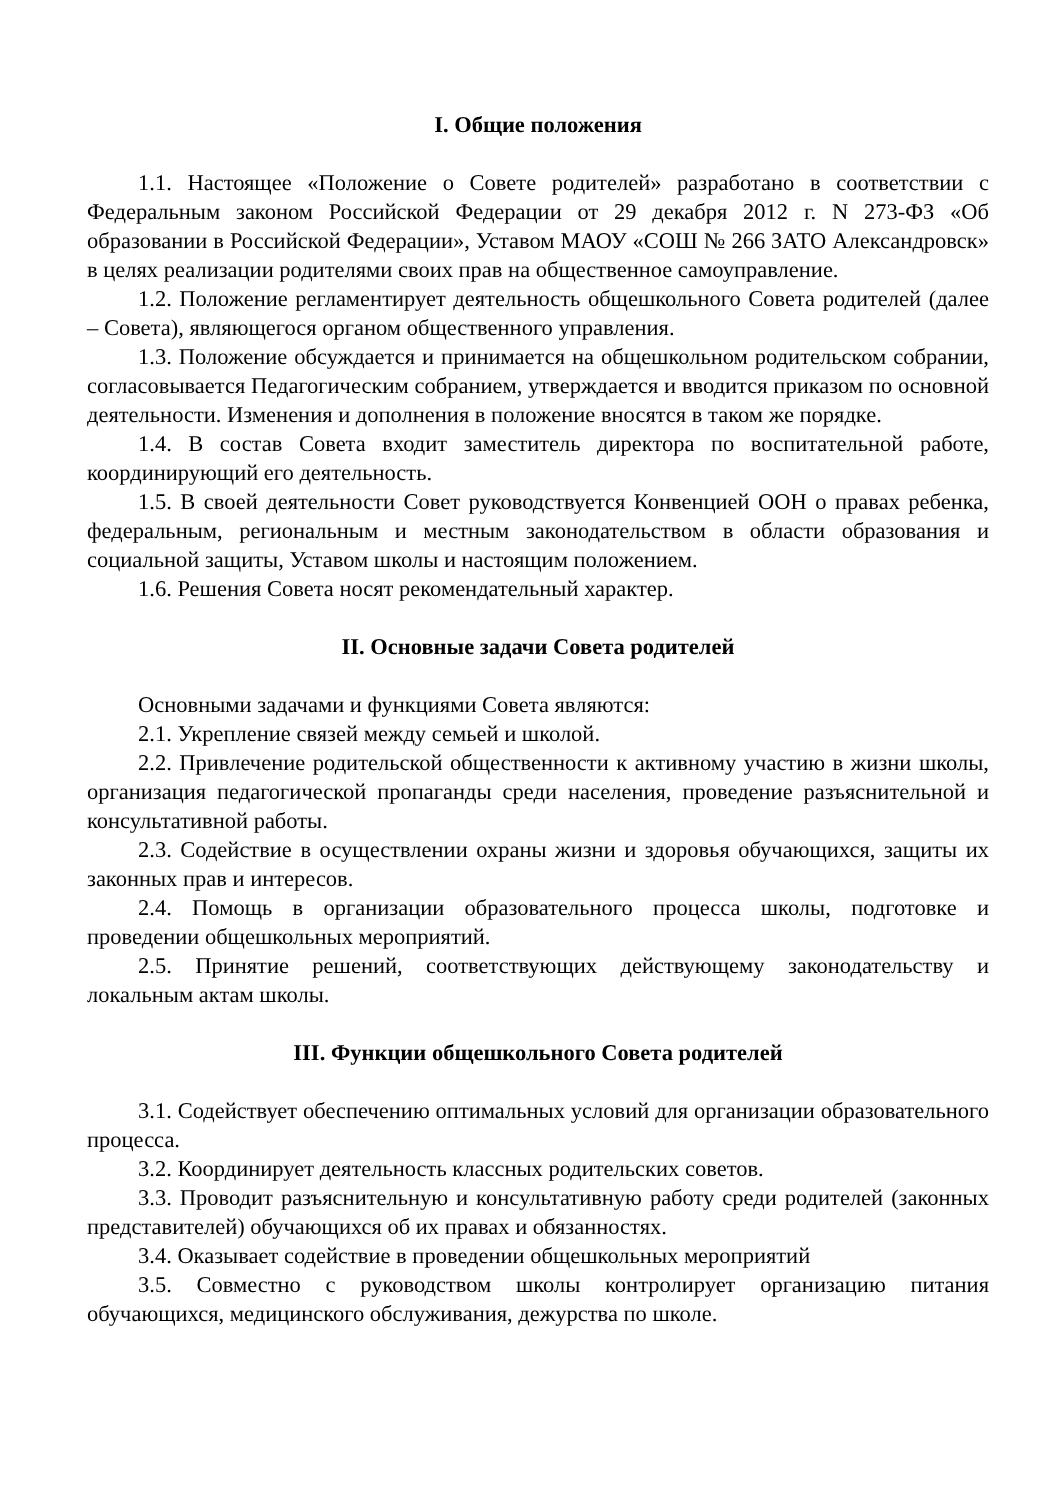I. Общие положения
1.1. Настоящее «Положение о Совете родителей» разработано в соответствии с Федеральным законом Российской Федерации от 29 декабря 2012 г. N 273-ФЗ «Об образовании в Российской Федерации», Уставом МАОУ «СОШ № 266 ЗАТО Александровск» в целях реализации родителями своих прав на общественное самоуправление.
1.2. Положение регламентирует деятельность общешкольного Совета родителей (далее – Совета), являющегося органом общественного управления.
1.3. Положение обсуждается и принимается на общешкольном родительском собрании, согласовывается Педагогическим собранием, утверждается и вводится приказом по основной деятельности. Изменения и дополнения в положение вносятся в таком же порядке.
1.4. В состав Совета входит заместитель директора по воспитательной работе, координирующий его деятельность.
1.5. В своей деятельности Совет руководствуется Конвенцией ООН о правах ребенка, федеральным, региональным и местным законодательством в области образования и социальной защиты, Уставом школы и настоящим положением.
1.6. Решения Совета носят рекомендательный характер.
II. Основные задачи Совета родителей
Основными задачами и функциями Совета являются:
2.1. Укрепление связей между семьей и школой.
2.2. Привлечение родительской общественности к активному участию в жизни школы, организация педагогической пропаганды среди населения, проведение разъяснительной и консультативной работы.
2.3. Содействие в осуществлении охраны жизни и здоровья обучающихся, защиты их законных прав и интересов.
2.4. Помощь в организации образовательного процесса школы, подготовке и проведении общешкольных мероприятий.
2.5. Принятие решений, соответствующих действующему законодательству и локальным актам школы.
III. Функции общешкольного Совета родителей
3.1. Содействует обеспечению оптимальных условий для организации образовательного процесса.
3.2. Координирует деятельность классных родительских советов.
3.3. Проводит разъяснительную и консультативную работу среди родителей (законных представителей) обучающихся об их правах и обязанностях.
3.4. Оказывает содействие в проведении общешкольных мероприятий
3.5. Совместно с руководством школы контролирует организацию питания обучающихся, медицинского обслуживания, дежурства по школе.